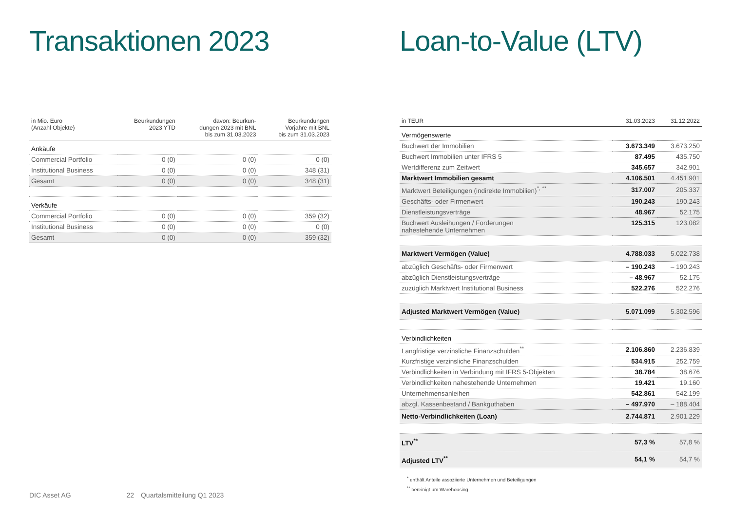Transaktionen 2023
| in Mio. Euro (Anzahl Objekte) | Beurkundungen 2023 YTD | davon: Beurkun- dungen 2023 mit BNL bis zum 31.03.2023 | Beurkundungen Vorjahre mit BNL bis zum 31.03.2023 |
| --- | --- | --- | --- |
| Ankäufe | | | |
| Commercial Portfolio | 0 (0) | 0 (0) | 0 (0) |
| Institutional Business | 0 (0) | 0 (0) | 348 (31) |
| Gesamt | 0 (0) | 0 (0) | 348 (31) |
| Verkäufe | | | |
| Commercial Portfolio | 0 (0) | 0 (0) | 359 (32) |
| Institutional Business | 0 (0) | 0 (0) | 0 (0) |
| Gesamt | 0 (0) | 0 (0) | 359 (32) |
Loan-to-Value (LTV)
| in TEUR | 31.03.2023 | 31.12.2022 |
| --- | --- | --- |
| Vermögenswerte | | |
| Buchwert der Immobilien | 3.673.349 | 3.673.250 |
| Buchwert Immobilien unter IFRS 5 | 87.495 | 435.750 |
| Wertdifferenz zum Zeitwert | 345.657 | 342.901 |
| Marktwert Immobilien gesamt | 4.106.501 | 4.451.901 |
| Marktwert Beteiligungen (indirekte Immobilien)<sup>*, **</sup> | 317.007 | 205.337 |
| Geschäfts- oder Firmenwert | 190.243 | 190.243 |
| Dienstleistungsverträge | 48.967 | 52.175 |
| Buchwert Ausleihungen / Forderungen nahestehende Unternehmen | 125.315 | 123.082 |
| Marktwert Vermögen (Value) | 4.788.033 | 5.022.738 |
| abzüglich Geschäfts- oder Firmenwert | – 190.243 | – 190.243 |
| abzüglich Dienstleistungsverträge | – 48.967 | – 52.175 |
| zuzüglich Marktwert Institutional Business | 522.276 | 522.276 |
| Adjusted Marktwert Vermögen (Value) | 5.071.099 | 5.302.596 |
| Verbindlichkeiten | | |
| Langfristige verzinsliche Finanzschulden<sup>**</sup> | 2.106.860 | 2.236.839 |
| Kurzfristige verzinsliche Finanzschulden | 534.915 | 252.759 |
| Verbindlichkeiten in Verbindung mit IFRS 5-Objekten | 38.784 | 38.676 |
| Verbindlichkeiten nahestehende Unternehmen | 19.421 | 19.160 |
| Unternehmensanleihen | 542.861 | 542.199 |
| abzgl. Kassenbestand / Bankguthaben | – 497.970 | – 188.404 |
| Netto-Verbindlichkeiten (Loan) | 2.744.871 | 2.901.229 |
| LTV<sup>**</sup> | 57,3 % | 57,8 % |
| Adjusted LTV<sup>**</sup> | 54,1 % | 54,7 % |
<sup>*</sup> enthält Anteile assoziierte Unternehmen und Beteiligungen
<sup>**</sup> bereinigt um Warehousing
DIC Asset AG 22 Quartalsmitteilung Q1 2023